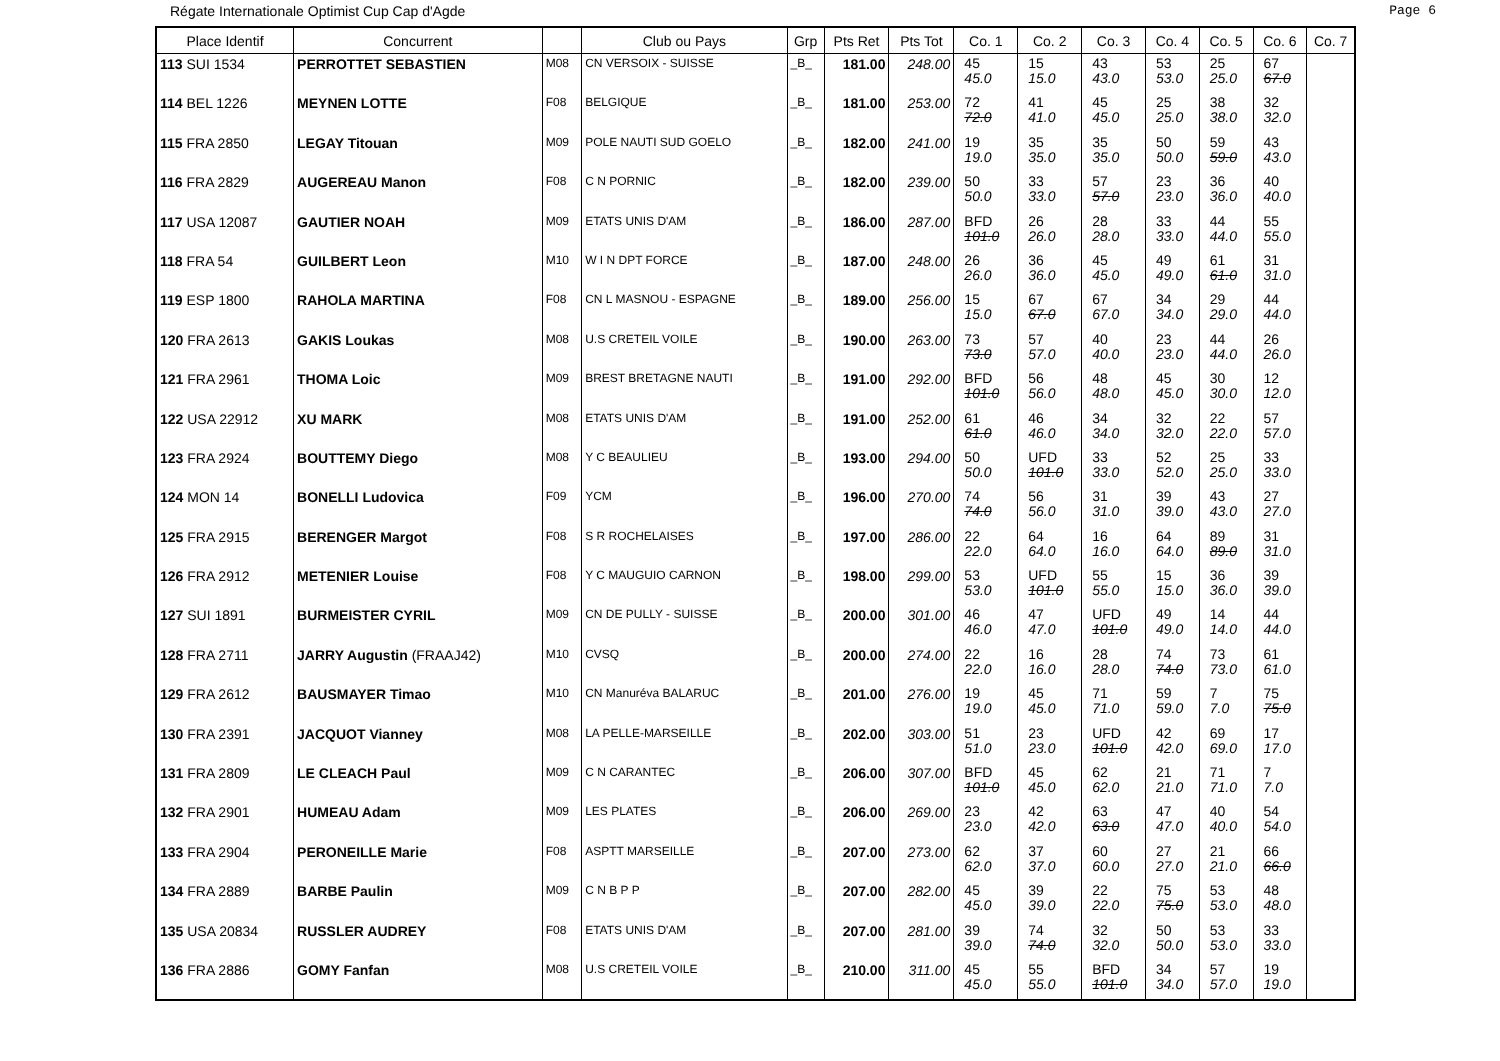Régate Internationale Optimist Cup Cap d'Agde Page 6
| Place Identif | Concurrent | | Club ou Pays | Grp | Pts Ret | Pts Tot | Co. 1 | Co. 2 | Co. 3 | Co. 4 | Co. 5 | Co. 6 | Co. 7 |
| --- | --- | --- | --- | --- | --- | --- | --- | --- | --- | --- | --- | --- | --- |
| 113 SUI 1534 | PERROTTET SEBASTIEN | M08 | CN VERSOIX - SUISSE | _B_ | 181.00 | 248.00 | 45 45.0 | 15 15.0 | 43 43.0 | 53 53.0 | 25 25.0 | 67 67.0 | |
| 114 BEL 1226 | MEYNEN LOTTE | F08 | BELGIQUE | _B_ | 181.00 | 253.00 | 72 72.0 | 41 41.0 | 45 45.0 | 25 25.0 | 38 38.0 | 32 32.0 | |
| 115 FRA 2850 | LEGAY Titouan | M09 | POLE NAUTI SUD GOELO | _B_ | 182.00 | 241.00 | 19 19.0 | 35 35.0 | 35 35.0 | 50 50.0 | 59 59.0 | 43 43.0 | |
| 116 FRA 2829 | AUGEREAU Manon | F08 | C N PORNIC | _B_ | 182.00 | 239.00 | 50 50.0 | 33 33.0 | 57 57.0 | 23 23.0 | 36 36.0 | 40 40.0 | |
| 117 USA 12087 | GAUTIER NOAH | M09 | ETATS UNIS D'AM | _B_ | 186.00 | 287.00 | BFD 101.0 | 26 26.0 | 28 28.0 | 33 33.0 | 44 44.0 | 55 55.0 | |
| 118 FRA 54 | GUILBERT Leon | M10 | W I N DPT FORCE | _B_ | 187.00 | 248.00 | 26 26.0 | 36 36.0 | 45 45.0 | 49 49.0 | 61 61.0 | 31 31.0 | |
| 119 ESP 1800 | RAHOLA MARTINA | F08 | CN L MASNOU - ESPAGNE | _B_ | 189.00 | 256.00 | 15 15.0 | 67 67.0 | 67 67.0 | 34 34.0 | 29 29.0 | 44 44.0 | |
| 120 FRA 2613 | GAKIS Loukas | M08 | U.S CRETEIL VOILE | _B_ | 190.00 | 263.00 | 73 73.0 | 57 57.0 | 40 40.0 | 23 23.0 | 44 44.0 | 26 26.0 | |
| 121 FRA 2961 | THOMA Loic | M09 | BREST BRETAGNE NAUTI | _B_ | 191.00 | 292.00 | BFD 101.0 | 56 56.0 | 48 48.0 | 45 45.0 | 30 30.0 | 12 12.0 | |
| 122 USA 22912 | XU MARK | M08 | ETATS UNIS D'AM | _B_ | 191.00 | 252.00 | 61 61.0 | 46 46.0 | 34 34.0 | 32 32.0 | 22 22.0 | 57 57.0 | |
| 123 FRA 2924 | BOUTTEMY Diego | M08 | Y C BEAULIEU | _B_ | 193.00 | 294.00 | 50 50.0 | UFD 101.0 | 33 33.0 | 52 52.0 | 25 25.0 | 33 33.0 | |
| 124 MON 14 | BONELLI Ludovica | F09 | YCM | _B_ | 196.00 | 270.00 | 74 74.0 | 56 56.0 | 31 31.0 | 39 39.0 | 43 43.0 | 27 27.0 | |
| 125 FRA 2915 | BERENGER Margot | F08 | S R ROCHELAISES | _B_ | 197.00 | 286.00 | 22 22.0 | 64 64.0 | 16 16.0 | 64 64.0 | 89 89.0 | 31 31.0 | |
| 126 FRA 2912 | METENIER Louise | F08 | Y C MAUGUIO CARNON | _B_ | 198.00 | 299.00 | 53 53.0 | UFD 101.0 | 55 55.0 | 15 15.0 | 36 36.0 | 39 39.0 | |
| 127 SUI 1891 | BURMEISTER CYRIL | M09 | CN DE PULLY - SUISSE | _B_ | 200.00 | 301.00 | 46 46.0 | 47 47.0 | UFD 101.0 | 49 49.0 | 14 14.0 | 44 44.0 | |
| 128 FRA 2711 | JARRY Augustin (FRAAJ42) | M10 | CVSQ | _B_ | 200.00 | 274.00 | 22 22.0 | 16 16.0 | 28 28.0 | 74 74.0 | 73 73.0 | 61 61.0 | |
| 129 FRA 2612 | BAUSMAYER Timao | M10 | CN Manuréva BALARUC | _B_ | 201.00 | 276.00 | 19 19.0 | 45 45.0 | 71 71.0 | 59 59.0 | 7 7.0 | 75 75.0 | |
| 130 FRA 2391 | JACQUOT Vianney | M08 | LA PELLE-MARSEILLE | _B_ | 202.00 | 303.00 | 51 51.0 | 23 23.0 | UFD 101.0 | 42 42.0 | 69 69.0 | 17 17.0 | |
| 131 FRA 2809 | LE CLEACH Paul | M09 | C N CARANTEC | _B_ | 206.00 | 307.00 | BFD 101.0 | 45 45.0 | 62 62.0 | 21 21.0 | 71 71.0 | 7 7.0 | |
| 132 FRA 2901 | HUMEAU Adam | M09 | LES PLATES | _B_ | 206.00 | 269.00 | 23 23.0 | 42 42.0 | 63 63.0 | 47 47.0 | 40 40.0 | 54 54.0 | |
| 133 FRA 2904 | PERONEILLE Marie | F08 | ASPTT MARSEILLE | _B_ | 207.00 | 273.00 | 62 62.0 | 37 37.0 | 60 60.0 | 27 27.0 | 21 21.0 | 66 66.0 | |
| 134 FRA 2889 | BARBE Paulin | M09 | C N B P P | _B_ | 207.00 | 282.00 | 45 45.0 | 39 39.0 | 22 22.0 | 75 75.0 | 53 53.0 | 48 48.0 | |
| 135 USA 20834 | RUSSLER AUDREY | F08 | ETATS UNIS D'AM | _B_ | 207.00 | 281.00 | 39 39.0 | 74 74.0 | 32 32.0 | 50 50.0 | 53 53.0 | 33 33.0 | |
| 136 FRA 2886 | GOMY Fanfan | M08 | U.S CRETEIL VOILE | _B_ | 210.00 | 311.00 | 45 45.0 | 55 55.0 | BFD 101.0 | 34 34.0 | 57 57.0 | 19 19.0 | |